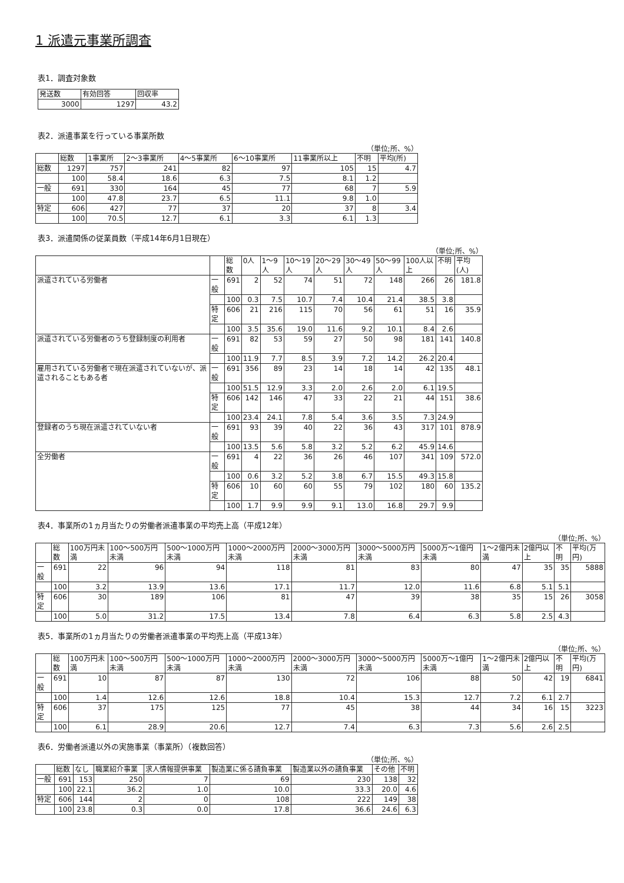1 派遣元事業所調査
表1．調査対象数
| 発送数 | 有効回答 | 回収率 |
| --- | --- | --- |
| 3000 | 1297 | 43.2 |
表2．派遣事業を行っている事業所数
（単位;所、%）
| | 総数 | 1事業所 | 2～3事業所 | 4～5事業所 | 6～10事業所 | 11事業所以上 | 不明 | 平均(所) |
| --- | --- | --- | --- | --- | --- | --- | --- | --- |
| 総数 | 1297 | 757 | 241 | 82 | 97 | 105 | 15 | 4.7 |
| | 100 | 58.4 | 18.6 | 6.3 | 7.5 | 8.1 | 1.2 | |
| 一般 | 691 | 330 | 164 | 45 | 77 | 68 | 7 | 5.9 |
| | 100 | 47.8 | 23.7 | 6.5 | 11.1 | 9.8 | 1.0 | |
| 特定 | 606 | 427 | 77 | 37 | 20 | 37 | 8 | 3.4 |
| | 100 | 70.5 | 12.7 | 6.1 | 3.3 | 6.1 | 1.3 | |
表3．派遣関係の従業員数（平成14年6月1日現在）
（単位;所、%）
| | | 総数 | 0人 | 1～9人 | 10～19人 | 20～29人 | 30～49人 | 50～99人 | 100人以上 | 不明 | 平均(人) |
| --- | --- | --- | --- | --- | --- | --- | --- | --- | --- | --- | --- |
| 派遣されている労働者 | 一般 | 691 | 2 | 52 | 74 | 51 | 72 | 148 | 266 | 26 | 181.8 |
| | | 100 | 0.3 | 7.5 | 10.7 | 7.4 | 10.4 | 21.4 | 38.5 | 3.8 | |
| | 特定 | 606 | 21 | 216 | 115 | 70 | 56 | 61 | 51 | 16 | 35.9 |
| | | 100 | 3.5 | 35.6 | 19.0 | 11.6 | 9.2 | 10.1 | 8.4 | 2.6 | |
| 派遣されている労働者のうち登録制度の利用者 | 一般 | 691 | 82 | 53 | 59 | 27 | 50 | 98 | 181 | 141 | 140.8 |
| | | 100 | 11.9 | 7.7 | 8.5 | 3.9 | 7.2 | 14.2 | 26.2 | 20.4 | |
| 雇用されている労働者で現在派遣されていないが、派遣されることもある者 | 一般 | 691 | 356 | 89 | 23 | 14 | 18 | 14 | 42 | 135 | 48.1 |
| | | 100 | 51.5 | 12.9 | 3.3 | 2.0 | 2.6 | 2.0 | 6.1 | 19.5 | |
| | 特定 | 606 | 142 | 146 | 47 | 33 | 22 | 21 | 44 | 151 | 38.6 |
| | | 100 | 23.4 | 24.1 | 7.8 | 5.4 | 3.6 | 3.5 | 7.3 | 24.9 | |
| 登録者のうち現在派遣されていない者 | 一般 | 691 | 93 | 39 | 40 | 22 | 36 | 43 | 317 | 101 | 878.9 |
| | | 100 | 13.5 | 5.6 | 5.8 | 3.2 | 5.2 | 6.2 | 45.9 | 14.6 | |
| 全労働者 | 一般 | 691 | 4 | 22 | 36 | 26 | 46 | 107 | 341 | 109 | 572.0 |
| | | 100 | 0.6 | 3.2 | 5.2 | 3.8 | 6.7 | 15.5 | 49.3 | 15.8 | |
| | 特定 | 606 | 10 | 60 | 60 | 55 | 79 | 102 | 180 | 60 | 135.2 |
| | | 100 | 1.7 | 9.9 | 9.9 | 9.1 | 13.0 | 16.8 | 29.7 | 9.9 | |
表4．事業所の1ヵ月当たりの労働者派遣事業の平均売上高（平成12年）
（単位;所、%）
| | 総数 | 100万円未満 | 100～500万円未満 | 500～1000万円未満 | 1000～2000万円未満 | 2000～3000万円未満 | 3000～5000万円未満 | 5000万～1億円未満 | 1～2億円未満 | 2億円以上 | 不明 | 平均(万円) |
| --- | --- | --- | --- | --- | --- | --- | --- | --- | --- | --- | --- | --- |
| 一般 | 691 | 22 | 96 | 94 | 118 | 81 | 83 | 80 | 47 | 35 | 35 | 5888 |
| | 100 | 3.2 | 13.9 | 13.6 | 17.1 | 11.7 | 12.0 | 11.6 | 6.8 | 5.1 | 5.1 | |
| 特定 | 606 | 30 | 189 | 106 | 81 | 47 | 39 | 38 | 35 | 15 | 26 | 3058 |
| | 100 | 5.0 | 31.2 | 17.5 | 13.4 | 7.8 | 6.4 | 6.3 | 5.8 | 2.5 | 4.3 | |
表5．事業所の1ヵ月当たりの労働者派遣事業の平均売上高（平成13年）
（単位;所、%）
| | 総数 | 100万円未満 | 100～500万円未満 | 500～1000万円未満 | 1000～2000万円未満 | 2000～3000万円未満 | 3000～5000万円未満 | 5000万～1億円未満 | 1～2億円未満 | 2億円以上 | 不明 | 平均(万円) |
| --- | --- | --- | --- | --- | --- | --- | --- | --- | --- | --- | --- | --- |
| 一般 | 691 | 10 | 87 | 87 | 130 | 72 | 106 | 88 | 50 | 42 | 19 | 6841 |
| | 100 | 1.4 | 12.6 | 12.6 | 18.8 | 10.4 | 15.3 | 12.7 | 7.2 | 6.1 | 2.7 | |
| 特定 | 606 | 37 | 175 | 125 | 77 | 45 | 38 | 44 | 34 | 16 | 15 | 3223 |
| | 100 | 6.1 | 28.9 | 20.6 | 12.7 | 7.4 | 6.3 | 7.3 | 5.6 | 2.6 | 2.5 | |
表6．労働者派遣以外の実施事業（事業所）（複数回答）
（単位;所、%）
| | 総数 | なし | 職業紹介事業 | 求人情報提供事業 | 製造業に係る請負事業 | 製造業以外の請負事業 | その他 | 不明 |
| --- | --- | --- | --- | --- | --- | --- | --- | --- |
| 一般 | 691 | 153 | 250 | 7 | 69 | 230 | 138 | 32 |
| | 100 | 22.1 | 36.2 | 1.0 | 10.0 | 33.3 | 20.0 | 4.6 |
| 特定 | 606 | 144 | 2 | 0 | 108 | 222 | 149 | 38 |
| | 100 | 23.8 | 0.3 | 0.0 | 17.8 | 36.6 | 24.6 | 6.3 |